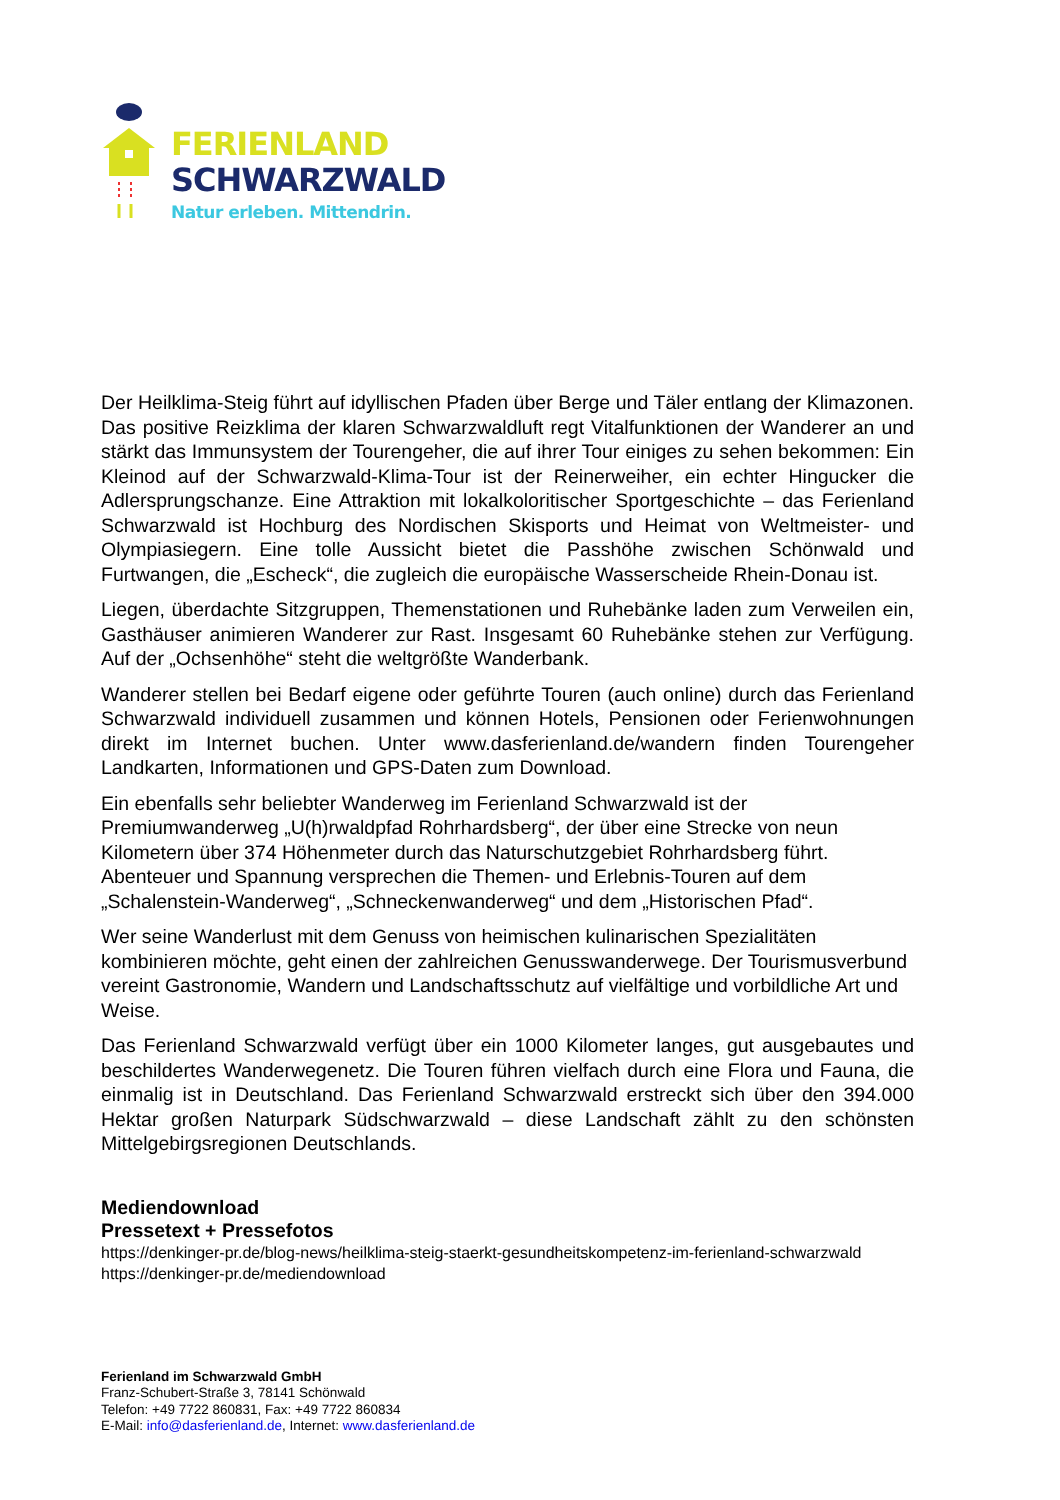FERIENLAND
SCHWARZWALD
Natur erleben. Mittendrin.
Der Heilklima-Steig führt auf idyllischen Pfaden über Berge und Täler entlang der Klimazonen. Das positive Reizklima der klaren Schwarzwaldluft regt Vitalfunktionen der Wanderer an und stärkt das Immunsystem der Tourengeher, die auf ihrer Tour einiges zu sehen bekommen: Ein Kleinod auf der Schwarzwald-Klima-Tour ist der Reinerweiher, ein echter Hingucker die Adlersprungschanze. Eine Attraktion mit lokalkoloritischer Sportgeschichte – das Ferienland Schwarzwald ist Hochburg des Nordischen Skisports und Heimat von Weltmeister- und Olympiasiegern. Eine tolle Aussicht bietet die Passhöhe zwischen Schönwald und Furtwangen, die „Escheck“, die zugleich die europäische Wasserscheide Rhein-Donau ist.
Liegen, überdachte Sitzgruppen, Themenstationen und Ruhebänke laden zum Verweilen ein, Gasthäuser animieren Wanderer zur Rast. Insgesamt 60 Ruhebänke stehen zur Verfügung. Auf der „Ochsenhöhe“ steht die weltgrößte Wanderbank.
Wanderer stellen bei Bedarf eigene oder geführte Touren (auch online) durch das Ferienland Schwarzwald individuell zusammen und können Hotels, Pensionen oder Ferienwohnungen direkt im Internet buchen. Unter www.dasferienland.de/wandern finden Tourengeher Landkarten, Informationen und GPS-Daten zum Download.
Ein ebenfalls sehr beliebter Wanderweg im Ferienland Schwarzwald ist der Premiumwanderweg „U(h)rwaldpfad Rohrhardsberg“, der über eine Strecke von neun Kilometern über 374 Höhenmeter durch das Naturschutzgebiet Rohrhardsberg führt. Abenteuer und Spannung versprechen die Themen- und Erlebnis-Touren auf dem „Schalenstein-Wanderweg“, „Schneckenwanderweg“ und dem „Historischen Pfad“.
Wer seine Wanderlust mit dem Genuss von heimischen kulinarischen Spezialitäten kombinieren möchte, geht einen der zahlreichen Genusswanderwege. Der Tourismusverbund vereint Gastronomie, Wandern und Landschaftsschutz auf vielfältige und vorbildliche Art und Weise.
Das Ferienland Schwarzwald verfügt über ein 1000 Kilometer langes, gut ausgebautes und beschildertes Wanderwegenetz. Die Touren führen vielfach durch eine Flora und Fauna, die einmalig ist in Deutschland. Das Ferienland Schwarzwald erstreckt sich über den 394.000 Hektar großen Naturpark Südschwarzwald – diese Landschaft zählt zu den schönsten Mittelgebirgsregionen Deutschlands.
Mediendownload
Pressetext + Pressefotos
https://denkinger-pr.de/blog-news/heilklima-steig-staerkt-gesundheitskompetenz-im-ferienland-schwarzwald
https://denkinger-pr.de/mediendownload
Ferienland im Schwarzwald GmbH
Franz-Schubert-Straße 3, 78141 Schönwald
Telefon: +49 7722 860831, Fax: +49 7722 860834
E-Mail: info@dasferienland.de, Internet: www.dasferienland.de